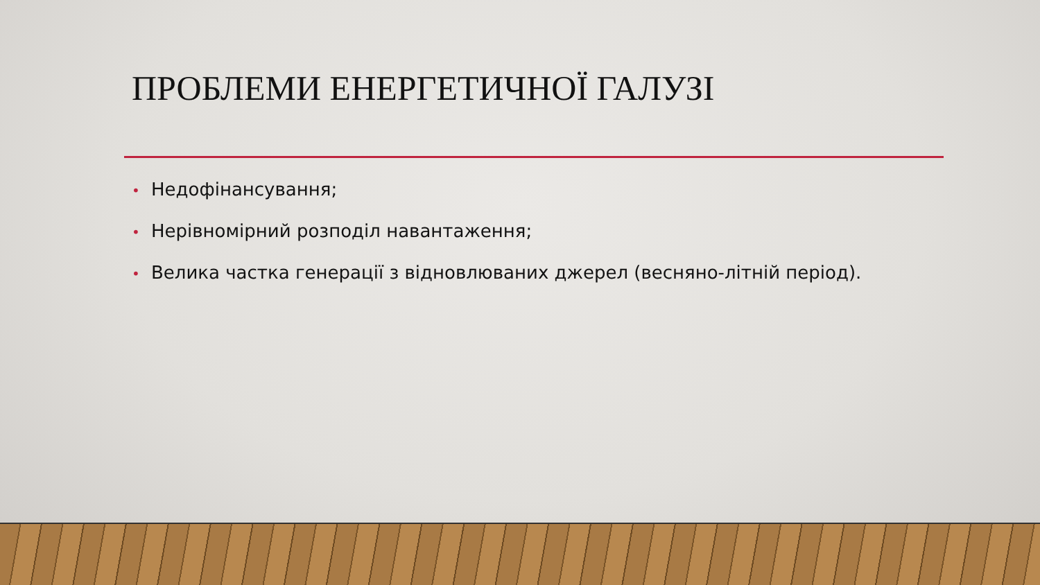ПРОБЛЕМИ ЕНЕРГЕТИЧНОЇ ГАЛУЗІ
• Недофінансування;
• Нерівномірний розподіл навантаження;
• Велика частка генерації з відновлюваних джерел (весняно-літній період).